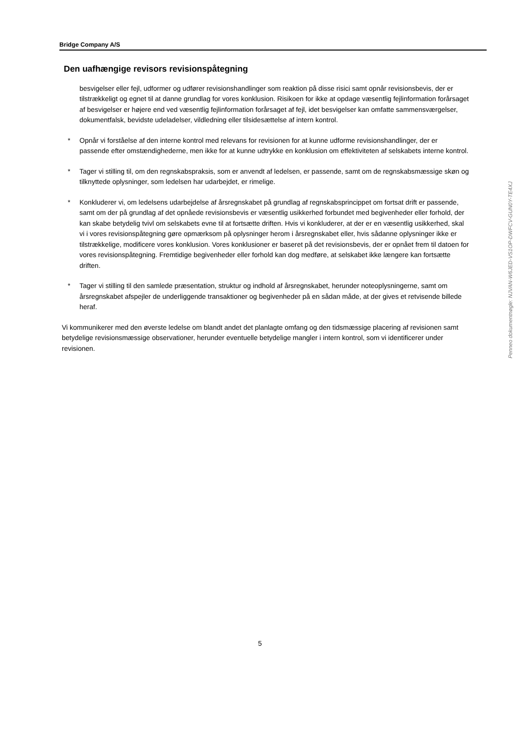Bridge Company A/S
Den uafhængige revisors revisionspåtegning
besvigelser eller fejl, udformer og udfører revisionshandlinger som reaktion på disse risici samt opnår revisionsbevis, der er tilstrækkeligt og egnet til at danne grundlag for vores konklusion. Risikoen for ikke at opdage væsentlig fejlinformation forårsaget af besvigelser er højere end ved væsentlig fejlinformation forårsaget af fejl, idet besvigelser kan omfatte sammensværgelser, dokumentfalsk, bevidste udeladelser, vildledning eller tilsidesættelse af intern kontrol.
* Opnår vi forståelse af den interne kontrol med relevans for revisionen for at kunne udforme revisionshandlinger, der er passende efter omstændighederne, men ikke for at kunne udtrykke en konklusion om effektiviteten af selskabets interne kontrol.
* Tager vi stilling til, om den regnskabspraksis, som er anvendt af ledelsen, er passende, samt om de regnskabsmæssige skøn og tilknyttede oplysninger, som ledelsen har udarbejdet, er rimelige.
* Konkluderer vi, om ledelsens udarbejdelse af årsregnskabet på grundlag af regnskabsprincippet om fortsat drift er passende, samt om der på grundlag af det opnåede revisionsbevis er væsentlig usikkerhed forbundet med begivenheder eller forhold, der kan skabe betydelig tvivl om selskabets evne til at fortsætte driften. Hvis vi konkluderer, at der er en væsentlig usikkerhed, skal vi i vores revisionspåtegning gøre opmærksom på oplysninger herom i årsregnskabet eller, hvis sådanne oplysninger ikke er tilstrækkelige, modificere vores konklusion. Vores konklusioner er baseret på det revisionsbevis, der er opnået frem til datoen for vores revisionspåtegning. Fremtidige begivenheder eller forhold kan dog medføre, at selskabet ikke længere kan fortsætte driften.
* Tager vi stilling til den samlede præsentation, struktur og indhold af årsregnskabet, herunder noteoplysningerne, samt om årsregnskabet afspejler de underliggende transaktioner og begivenheder på en sådan måde, at der gives et retvisende billede heraf.
Vi kommunikerer med den øverste ledelse om blandt andet det planlagte omfang og den tidsmæssige placering af revisionen samt betydelige revisionsmæssige observationer, herunder eventuelle betydelige mangler i intern kontrol, som vi identificerer under revisionen.
Penneo dokumentnøgle: NJVAN-W6JED-VS1OP-DWFCV-GUN0Y-TE4XJ
5